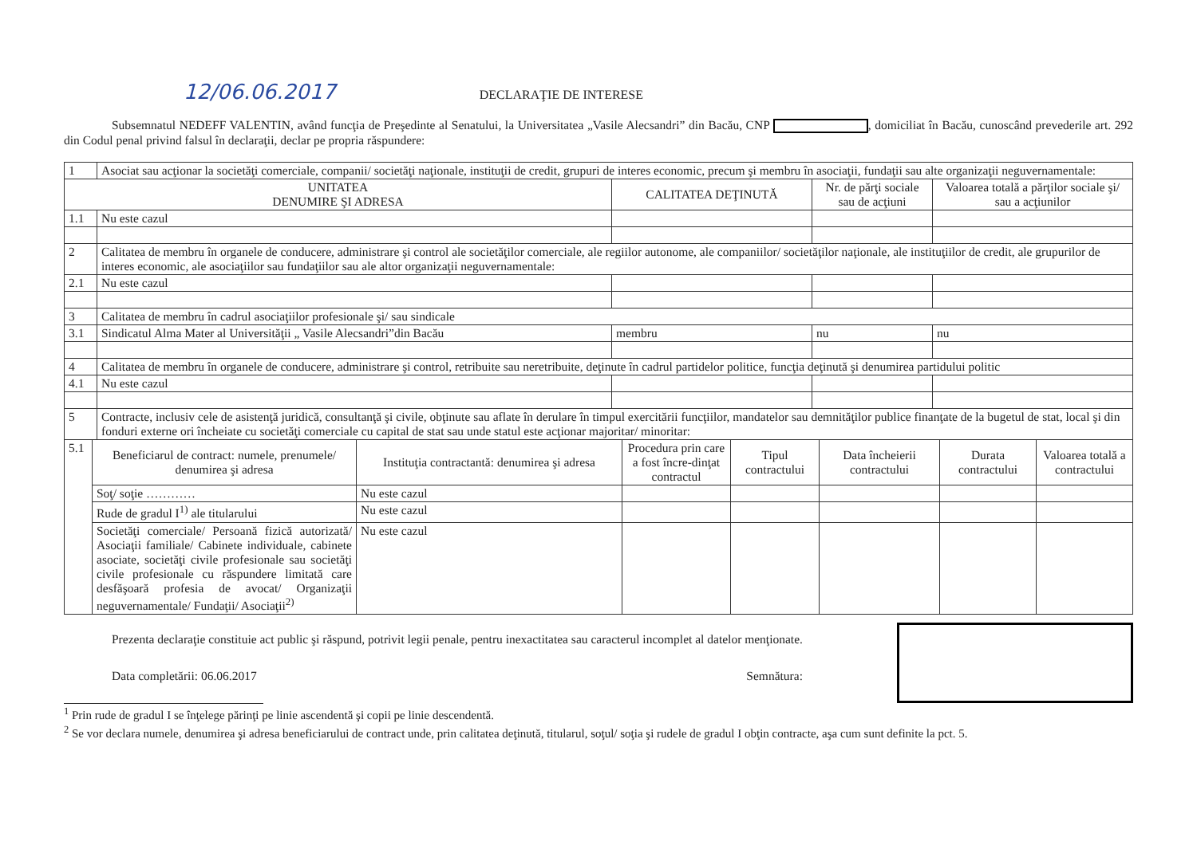12/06.06.2017 DECLARAŢIE DE INTERESE
Subsemnatul NEDEFF VALENTIN, având funcţia de Preşedinte al Senatului, la Universitatea „Vasile Alecsandri” din Bacău, CNP , domiciliat în Bacău, cunoscând prevederile art. 292 din Codul penal privind falsul în declaraţii, declar pe propria răspundere:
| 1 | Asociat sau acţionar la societăţi comerciale, companii/ societăţi naţionale, instituţii de credit, grupuri de interes economic, precum şi membru în asociaţii, fundaţii sau alte organizaţii neguvernamentale: | | | |
| UNITATEA DENUMIRE ŞI ADRESA | | CALITATEA DEŢINUTĂ | Nr. de părţi sociale sau de acţiuni | Valoarea totală a părţilor sociale şi/ sau a acţiunilor |
| 1.1 | Nu este cazul | | | |
| 2 | Calitatea de membru în organele de conducere, administrare şi control ale societăţilor comerciale, ale regiilor autonome, ale companiilor/ societăţilor naţionale, ale instituţiilor de credit, ale grupurilor de interes economic, ale asociaţiilor sau fundaţiilor sau ale altor organizaţii neguvernamentale: | | | |
| 2.1 | Nu este cazul | | | |
| 3 | Calitatea de membru în cadrul asociaţiilor profesionale şi/ sau sindicale | | | |
| 3.1 | Sindicatul Alma Mater al Universităţii „ Vasile Alecsandri”din Bacău | membru | nu | nu |
| 4 | Calitatea de membru în organele de conducere, administrare şi control, retribuite sau neretribuite, deţinute în cadrul partidelor politice, funcţia deţinută şi denumirea partidului politic | | | |
| 4.1 | Nu este cazul | | | |
| 5 | Contracte, inclusiv cele de asistenţă juridică, consultanţă şi civile, obţinute sau aflate în derulare în timpul exercitării funcţiilor, mandatelor sau demnităţilor publice finanţate de la bugetul de stat, local şi din fonduri externe ori încheiate cu societăţi comerciale cu capital de stat sau unde statul este acţionar majoritar/ minoritar: | | | |
| 5.1 | Beneficiarul de contract: numele, prenumele/ denumirea şi adresa | Instituţia contractantă: denumirea şi adresa | Procedura prin care a fost încre-dinţat contractul | Tipul contractului | Data încheierii contractului | Durata contractului | Valoarea totală a contractului |
| | Soţ/ soţie ………… | Nu este cazul | | | | | |
| | Rude de gradul I<sup>1)</sup> ale titularului | Nu este cazul | | | | | |
| | Societăţi comerciale/ Persoană fizică autorizată/ Asociaţii familiale/ Cabinete individuale, cabinete asociate, societăţi civile profesionale sau societăţi civile profesionale cu răspundere limitată care desfăşoară profesia de avocat/ Organizaţii neguvernamentale/ Fundaţii/ Asociaţii<sup>2)</sup> | Nu este cazul | | | | | |
Prezenta declaraţie constituie act public şi răspund, potrivit legii penale, pentru inexactitatea sau caracterul incomplet al datelor menţionate.
Data completării: 06.06.2017 Semnătura:
<sup>1</sup> Prin rude de gradul I se înţelege părinţi pe linie ascendentă şi copii pe linie descendentă.
<sup>2</sup> Se vor declara numele, denumirea şi adresa beneficiarului de contract unde, prin calitatea deţinută, titularul, soţul/ soţia şi rudele de gradul I obţin contracte, aşa cum sunt definite la pct. 5.